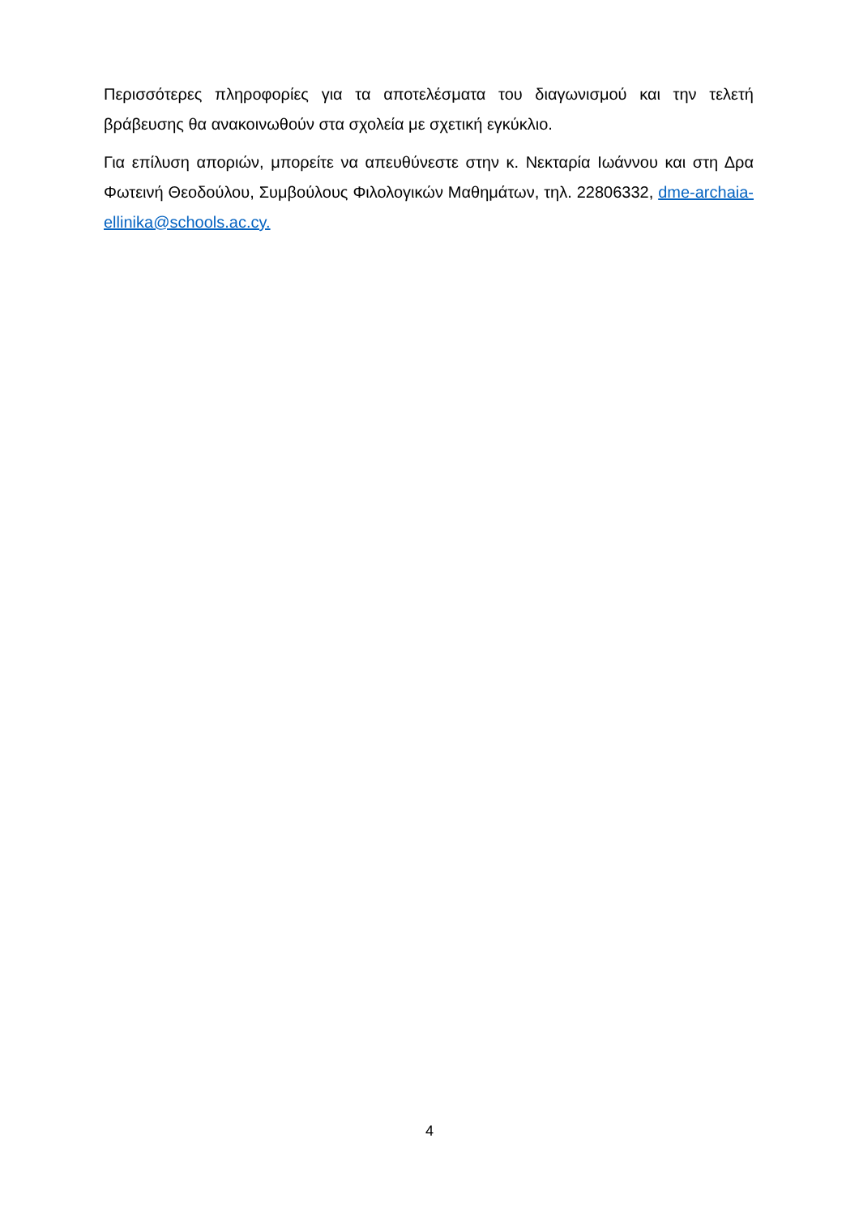Περισσότερες πληροφορίες για τα αποτελέσματα του διαγωνισμού και την τελετή βράβευσης θα ανακοινωθούν στα σχολεία με σχετική εγκύκλιο.
Για επίλυση αποριών, μπορείτε να απευθύνεστε στην κ. Νεκταρία Ιωάννου και στη Δρα Φωτεινή Θεοδούλου, Συμβούλους Φιλολογικών Μαθημάτων, τηλ. 22806332, dme-archaia-ellinika@schools.ac.cy.
4